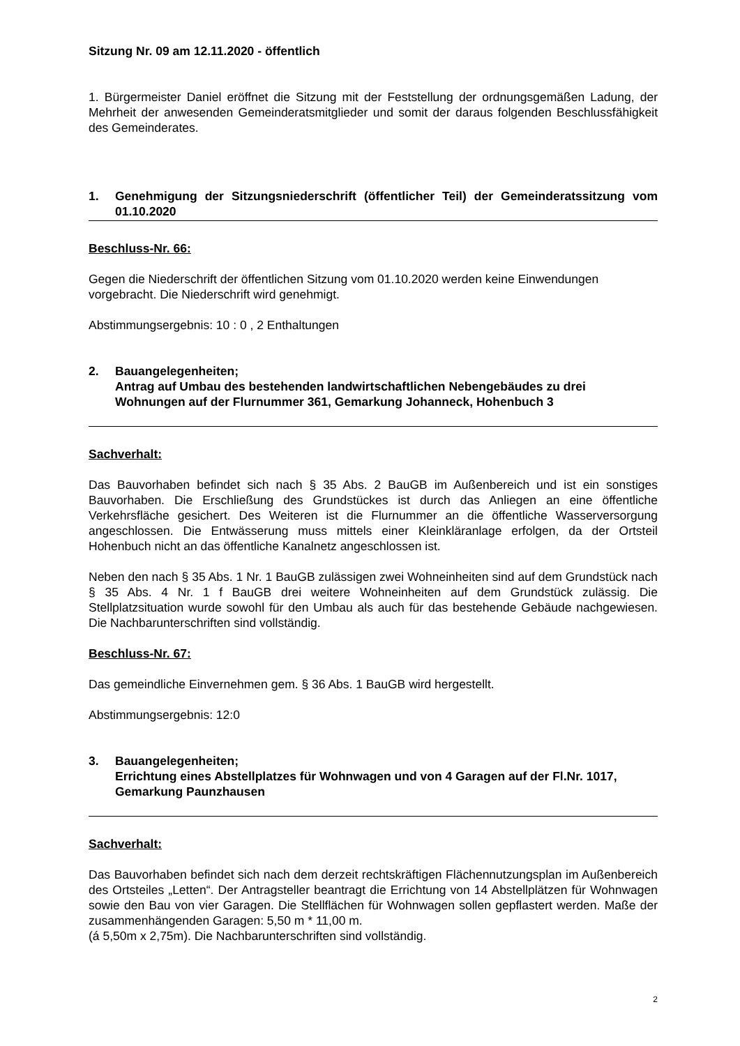Sitzung Nr. 09 am 12.11.2020 - öffentlich
1. Bürgermeister Daniel eröffnet die Sitzung mit der Feststellung der ordnungsgemäßen Ladung, der Mehrheit der anwesenden Gemeinderatsmitglieder und somit der daraus folgenden Beschlussfähigkeit des Gemeinderates.
1. Genehmigung der Sitzungsniederschrift (öffentlicher Teil) der Gemeinderatssitzung vom 01.10.2020
Beschluss-Nr. 66:
Gegen die Niederschrift der öffentlichen Sitzung vom 01.10.2020 werden keine Einwendungen vorgebracht. Die Niederschrift wird genehmigt.
Abstimmungsergebnis: 10 : 0 , 2 Enthaltungen
2. Bauangelegenheiten;
Antrag auf Umbau des bestehenden landwirtschaftlichen Nebengebäudes zu drei Wohnungen auf der Flurnummer 361, Gemarkung Johanneck, Hohenbuch 3
Sachverhalt:
Das Bauvorhaben befindet sich nach § 35 Abs. 2 BauGB im Außenbereich und ist ein sonstiges Bauvorhaben. Die Erschließung des Grundstückes ist durch das Anliegen an eine öffentliche Verkehrsfläche gesichert. Des Weiteren ist die Flurnummer an die öffentliche Wasserversorgung angeschlossen. Die Entwässerung muss mittels einer Kleinkläranlage erfolgen, da der Ortsteil Hohenbuch nicht an das öffentliche Kanalnetz angeschlossen ist.
Neben den nach § 35 Abs. 1 Nr. 1 BauGB zulässigen zwei Wohneinheiten sind auf dem Grundstück nach § 35 Abs. 4 Nr. 1 f BauGB drei weitere Wohneinheiten auf dem Grundstück zulässig. Die Stellplatzsituation wurde sowohl für den Umbau als auch für das bestehende Gebäude nachgewiesen. Die Nachbarunterschriften sind vollständig.
Beschluss-Nr. 67:
Das gemeindliche Einvernehmen gem. § 36 Abs. 1 BauGB wird hergestellt.
Abstimmungsergebnis: 12:0
3. Bauangelegenheiten;
Errichtung eines Abstellplatzes für Wohnwagen und von 4 Garagen auf der Fl.Nr. 1017, Gemarkung Paunzhausen
Sachverhalt:
Das Bauvorhaben befindet sich nach dem derzeit rechtskräftigen Flächennutzungsplan im Außenbereich des Ortsteiles „Letten“. Der Antragsteller beantragt die Errichtung von 14 Abstellplätzen für Wohnwagen sowie den Bau von vier Garagen. Die Stellflächen für Wohnwagen sollen gepflastert werden. Maße der zusammenhängenden Garagen: 5,50 m * 11,00 m.
(á 5,50m x 2,75m). Die Nachbarunterschriften sind vollständig.
2